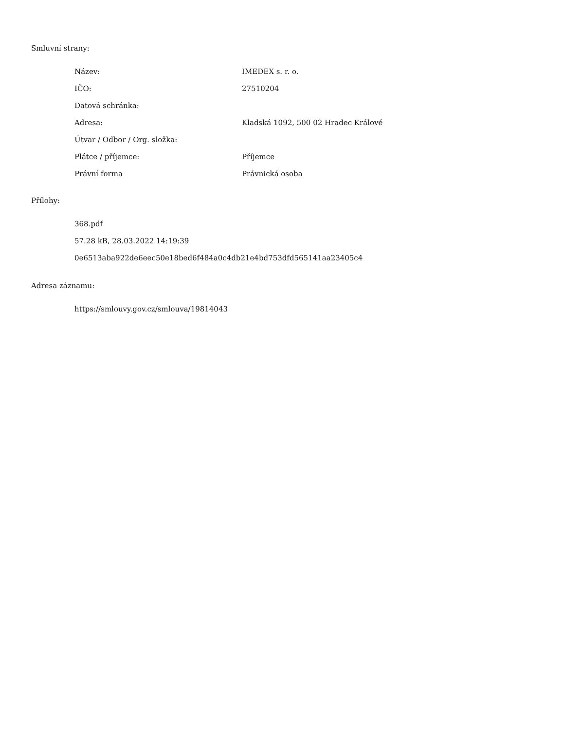Smluvní strany:
| Název: | IMEDEX s. r. o. |
| IČO: | 27510204 |
| Datová schránka: | |
| Adresa: | Kladská 1092, 500 02 Hradec Králové |
| Útvar / Odbor / Org. složka: | |
| Plátce / příjemce: | Příjemce |
| Právní forma | Právnická osoba |
Přílohy:
368.pdf
57.28 kB, 28.03.2022 14:19:39
0e6513aba922de6eec50e18bed6f484a0c4db21e4bd753dfd565141aa23405c4
Adresa záznamu:
https://smlouvy.gov.cz/smlouva/19814043